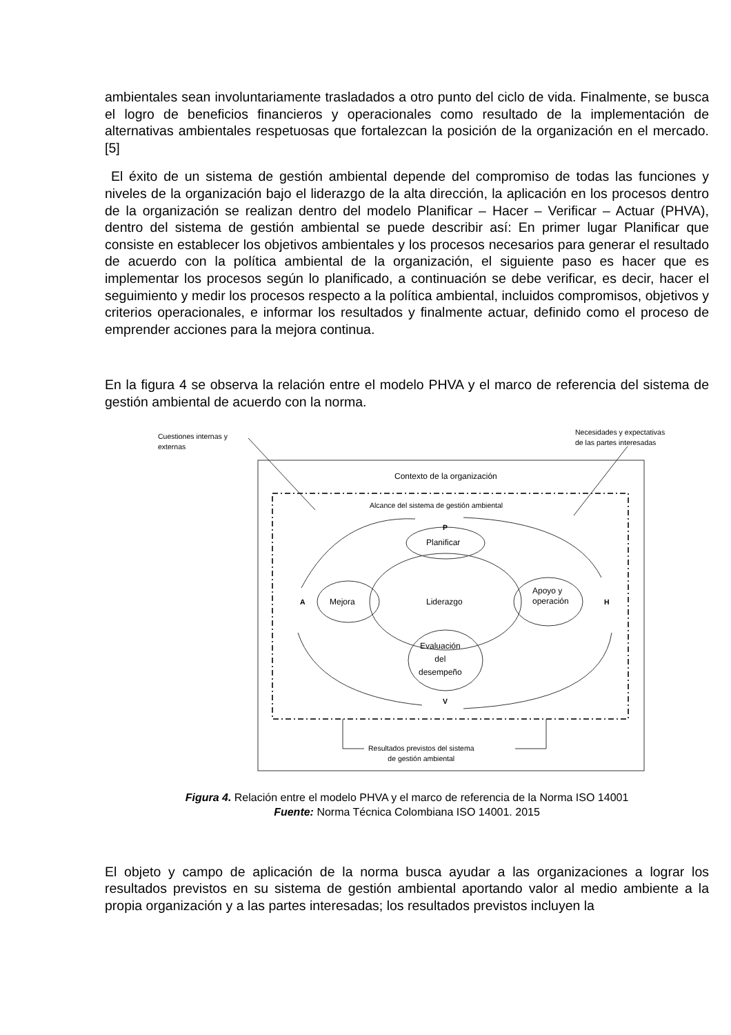ambientales sean involuntariamente trasladados a otro punto del ciclo de vida. Finalmente, se busca el logro de beneficios financieros y operacionales como resultado de la implementación de alternativas ambientales respetuosas que fortalezcan la posición de la organización en el mercado. [5]
El éxito de un sistema de gestión ambiental depende del compromiso de todas las funciones y niveles de la organización bajo el liderazgo de la alta dirección, la aplicación en los procesos dentro de la organización se realizan dentro del modelo Planificar – Hacer – Verificar – Actuar (PHVA), dentro del sistema de gestión ambiental se puede describir así: En primer lugar Planificar que consiste en establecer los objetivos ambientales y los procesos necesarios para generar el resultado de acuerdo con la política ambiental de la organización, el siguiente paso es hacer que es implementar los procesos según lo planificado, a continuación se debe verificar, es decir, hacer el seguimiento y medir los procesos respecto a la política ambiental, incluidos compromisos, objetivos y criterios operacionales, e informar los resultados y finalmente actuar, definido como el proceso de emprender acciones para la mejora continua.
En la figura 4 se observa la relación entre el modelo PHVA y el marco de referencia del sistema de gestión ambiental de acuerdo con la norma.
Cuestiones internas y
externas
Necesidades y expectativas
de las partes interesadas
Contexto de la organización
Alcance del sistema de gestión ambiental
P
Planificar
A Mejora Liderazgo
Apoyo y
operación
H
Evaluación
del
desempeño
V
Resultados previstos del sistema
de gestión ambiental
Figura 4. Relación entre el modelo PHVA y el marco de referencia de la Norma ISO 14001
Fuente: Norma Técnica Colombiana ISO 14001. 2015
El objeto y campo de aplicación de la norma busca ayudar a las organizaciones a lograr los resultados previstos en su sistema de gestión ambiental aportando valor al medio ambiente a la propia organización y a las partes interesadas; los resultados previstos incluyen la